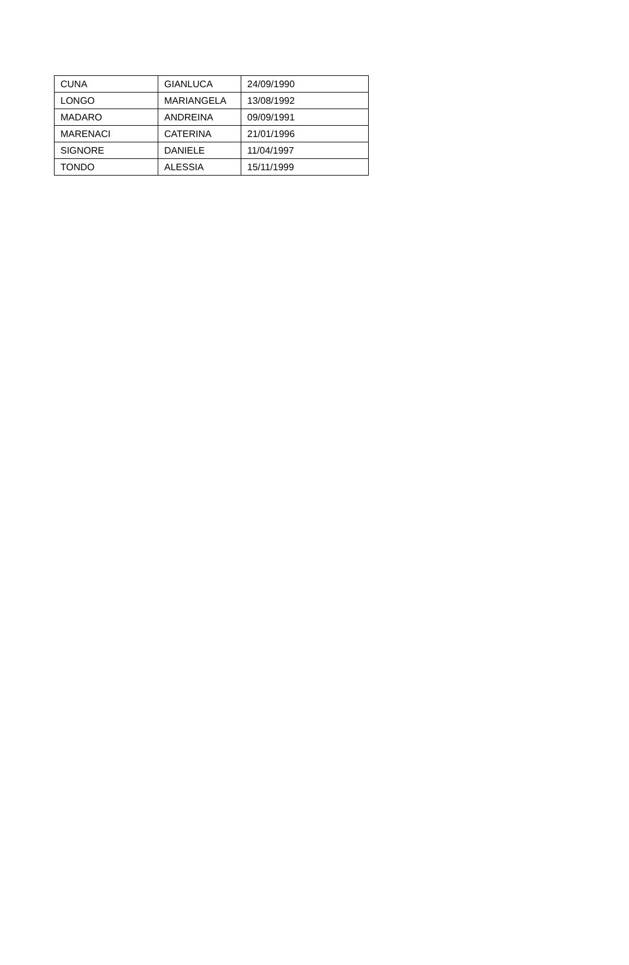| CUNA | GIANLUCA | 24/09/1990 |
| LONGO | MARIANGELA | 13/08/1992 |
| MADARO | ANDREINA | 09/09/1991 |
| MARENACI | CATERINA | 21/01/1996 |
| SIGNORE | DANIELE | 11/04/1997 |
| TONDO | ALESSIA | 15/11/1999 |